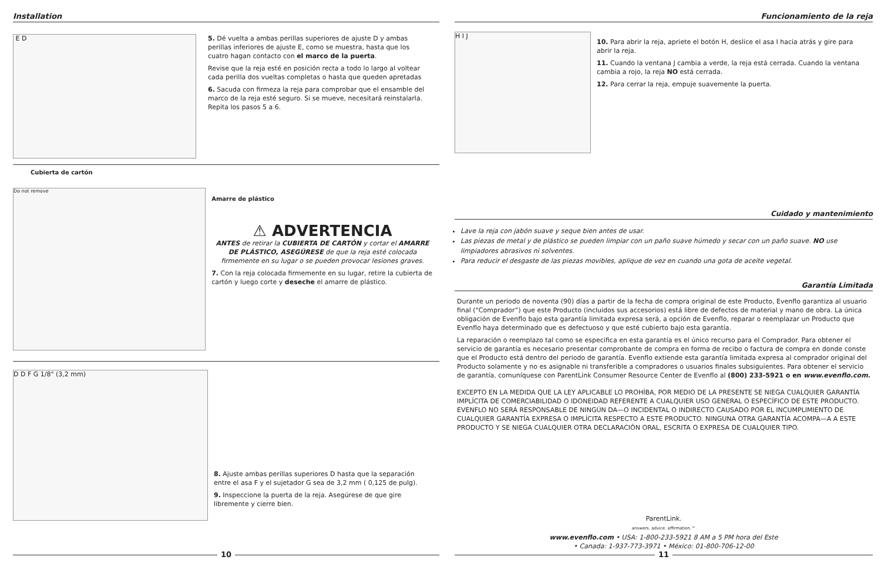Installation
E D
5. Dé vuelta a ambas perillas superiores de ajuste D y ambas perillas inferiores de ajuste E, como se muestra, hasta que los cuatro hagan contacto con el marco de la puerta.
Revise que la reja esté en posición recta a todo lo largo al voltear cada perilla dos vueltas completas o hasta que queden apretadas
6. Sacuda con firmeza la reja para comprobar que el ensamble del marco de la reja esté seguro. Si se mueve, necesitará reinstalarla. Repita los pasos 5 a 6.
Cubierta de cartón
Do not remove
Amarre de plástico
⚠ ADVERTENCIA
ANTES de retirar la CUBIERTA DE CARTÓN y cortar el AMARRE DE PLÁSTICO, ASEGÚRESE de que la reja esté colocada firmemente en su lugar o se pueden provocar lesiones graves.
7. Con la reja colocada firmemente en su lugar, retire la cubierta de cartón y luego corte y deseche el amarre de plástico.
D D F G 1/8" (3,2 mm)
8. Ajuste ambas perillas superiores D hasta que la separación entre el asa F y el sujetador G sea de 3,2 mm ( 0,125 de pulg).
9. Inspeccione la puerta de la reja. Asegúrese de que gire libremente y cierre bien.
10
Funcionamiento de la reja
H I J
10. Para abrir la reja, apriete el botón H, deslice el asa I hacia atrás y gire para abrir la reja.
11. Cuando la ventana J cambia a verde, la reja está cerrada. Cuando la ventana cambia a rojo, la reja NO está cerrada.
12. Para cerrar la reja, empuje suavemente la puerta.
Cuidado y mantenimiento
Lave la reja con jabón suave y seque bien antes de usar.
Las piezas de metal y de plástico se pueden limpiar con un paño suave húmedo y secar con un paño suave. NO use limpiadores abrasivos ni solventes.
Para reducir el desgaste de las piezas movibles, aplique de vez en cuando una gota de aceite vegetal.
Garantía Limitada
Durante un periodo de noventa (90) días a partir de la fecha de compra original de este Producto, Evenflo garantiza al usuario final (“Comprador”) que este Producto (incluidos sus accesorios) está libre de defectos de material y mano de obra. La única obligación de Evenflo bajo esta garantía limitada expresa será, a opción de Evenflo, reparar o reemplazar un Producto que Evenflo haya determinado que es defectuoso y que esté cubierto bajo esta garantía.
La reparación o reemplazo tal como se especifica en esta garantía es el único recurso para el Comprador. Para obtener el servicio de garantía es necesario presentar comprobante de compra en forma de recibo o factura de compra en donde conste que el Producto está dentro del periodo de garantía. Evenflo extiende esta garantía limitada expresa al comprador original del Producto solamente y no es asignable ni transferible a compradores o usuarios finales subsiguientes. Para obtener el servicio de garantía, comuníquese con ParentLink Consumer Resource Center de Evenflo al (800) 233-5921 o en www.evenflo.com.
EXCEPTO EN LA MEDIDA QUE LA LEY APLICABLE LO PROHÍBA, POR MEDIO DE LA PRESENTE SE NIEGA CUALQUIER GARANTÍA IMPLÍCITA DE COMERCIABILIDAD O IDONEIDAD REFERENTE A CUALQUIER USO GENERAL O ESPECÍFICO DE ESTE PRODUCTO. EVENFLO NO SERÁ RESPONSABLE DE NINGÚN DA—O INCIDENTAL O INDIRECTO CAUSADO POR EL INCUMPLIMIENTO DE CUALQUIER GARANTÍA EXPRESA O IMPLÍCITA RESPECTO A ESTE PRODUCTO. NINGUNA OTRA GARANTÍA ACOMPA—A A ESTE PRODUCTO Y SE NIEGA CUALQUIER OTRA DECLARACIÓN ORAL, ESCRITA O EXPRESA DE CUALQUIER TIPO.
ParentLink.
answers. advice. affirmation.™
www.evenflo.com • USA: 1-800-233-5921 8 AM a 5 PM hora del Este
• Canada: 1-937-773-3971 • México: 01-800-706-12-00
11